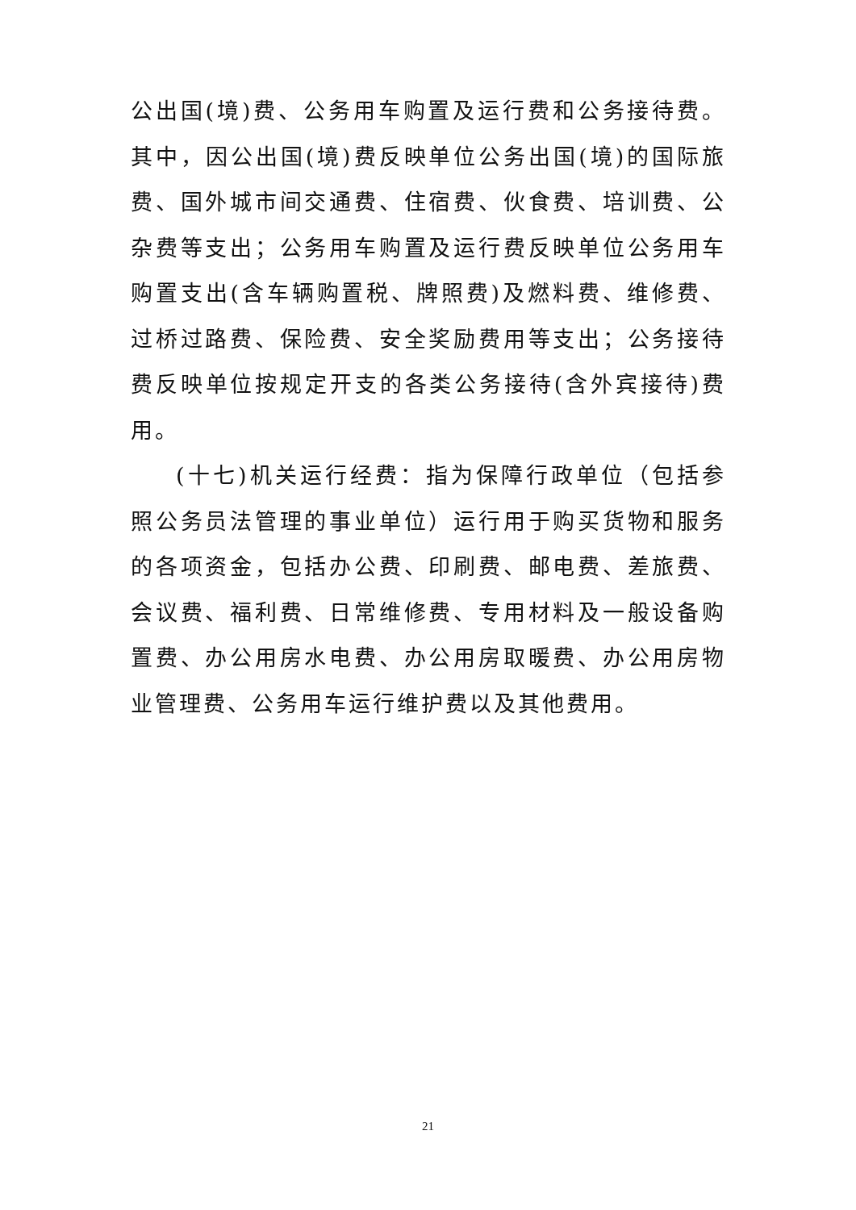公出国(境)费、公务用车购置及运行费和公务接待费。其中，因公出国(境)费反映单位公务出国(境)的国际旅费、国外城市间交通费、住宿费、伙食费、培训费、公杂费等支出；公务用车购置及运行费反映单位公务用车购置支出(含车辆购置税、牌照费)及燃料费、维修费、过桥过路费、保险费、安全奖励费用等支出；公务接待费反映单位按规定开支的各类公务接待(含外宾接待)费用。
(十七)机关运行经费：指为保障行政单位（包括参照公务员法管理的事业单位）运行用于购买货物和服务的各项资金，包括办公费、印刷费、邮电费、差旅费、会议费、福利费、日常维修费、专用材料及一般设备购置费、办公用房水电费、办公用房取暖费、办公用房物业管理费、公务用车运行维护费以及其他费用。
21